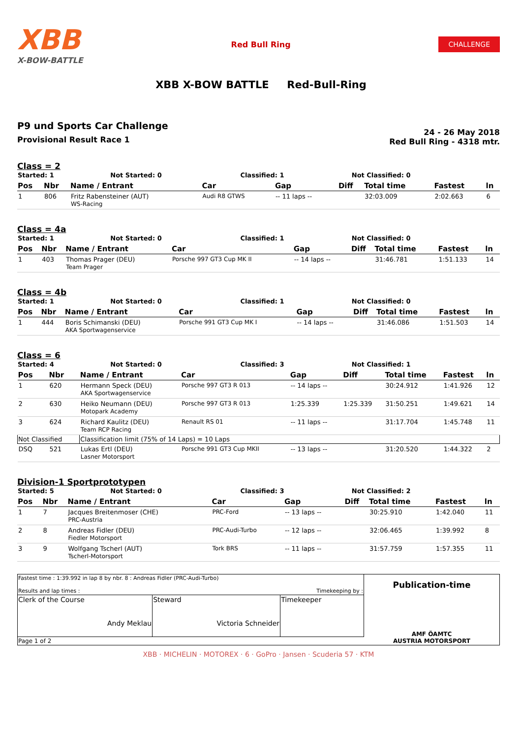XBB
X-BOW-BATTLE
Red Bull Ring
CHALLENGE
XBB X-BOW BATTLE Red-Bull-Ring
P9 und Sports Car Challenge
Provisional Result Race 1
24 - 26 May 2018
Red Bull Ring - 4318 mtr.
Class = 2
| Started: 1 | Not Started: 0 | Classified: 1 | Not Classified: 0 |
| Pos | Nbr | Name / Entrant | Car | Gap | Diff | Total time | Fastest | ln |
| --- | --- | --- | --- | --- | --- | --- | --- | --- |
| 1 | 806 | Fritz Rabensteiner (AUT) WS-Racing | Audi R8 GTWS | -- 11 laps -- | | 32:03.009 | 2:02.663 | 6 |
Class = 4a
| Started: 1 | Not Started: 0 | Classified: 1 | Not Classified: 0 |
| Pos | Nbr | Name / Entrant | Car | Gap | Diff | Total time | Fastest | ln |
| --- | --- | --- | --- | --- | --- | --- | --- | --- |
| 1 | 403 | Thomas Prager (DEU) Team Prager | Porsche 997 GT3 Cup MK II | -- 14 laps -- | | 31:46.781 | 1:51.133 | 14 |
Class = 4b
| Started: 1 | Not Started: 0 | Classified: 1 | Not Classified: 0 |
| Pos | Nbr | Name / Entrant | Car | Gap | Diff | Total time | Fastest | ln |
| --- | --- | --- | --- | --- | --- | --- | --- | --- |
| 1 | 444 | Boris Schimanski (DEU) AKA Sportwagenservice | Porsche 991 GT3 Cup MK I | -- 14 laps -- | | 31:46.086 | 1:51.503 | 14 |
Class = 6
| Started: 4 | Not Started: 0 | Classified: 3 | Not Classified: 1 |
| Pos | Nbr | Name / Entrant | Car | Gap | Diff | Total time | Fastest | ln |
| --- | --- | --- | --- | --- | --- | --- | --- | --- |
| 1 | 620 | Hermann Speck (DEU) AKA Sportwagenservice | Porsche 997 GT3 R 013 | -- 14 laps -- | | 30:24.912 | 1:41.926 | 12 |
| 2 | 630 | Heiko Neumann (DEU) Motopark Academy | Porsche 997 GT3 R 013 | 1:25.339 | 1:25.339 | 31:50.251 | 1:49.621 | 14 |
| 3 | 624 | Richard Kaulitz (DEU) Team RCP Racing | Renault RS 01 | -- 11 laps -- | | 31:17.704 | 1:45.748 | 11 |
| Not Classified | | Classification limit (75% of 14 Laps) = 10 Laps | | | | | | |
| DSQ | 521 | Lukas Ertl (DEU) Lasner Motorsport | Porsche 991 GT3 Cup MKII | -- 13 laps -- | | 31:20.520 | 1:44.322 | 2 |
Division-1 Sportprototypen
| Started: 5 | Not Started: 0 | Classified: 3 | Not Classified: 2 |
| Pos | Nbr | Name / Entrant | Car | Gap | Diff | Total time | Fastest | ln |
| --- | --- | --- | --- | --- | --- | --- | --- | --- |
| 1 | 7 | Jacques Breitenmoser (CHE) PRC-Austria | PRC-Ford | -- 13 laps -- | | 30:25.910 | 1:42.040 | 11 |
| 2 | 8 | Andreas Fidler (DEU) Fiedler Motorsport | PRC-Audi-Turbo | -- 12 laps -- | | 32:06.465 | 1:39.992 | 8 |
| 3 | 9 | Wolfgang Tscherl (AUT) Tscherl-Motorsport | Tork BRS | -- 11 laps -- | | 31:57.759 | 1:57.355 | 11 |
| Fastest time : 1:39.992 in lap 8 by nbr. 8 : Andreas Fidler (PRC-Audi-Turbo) Results and lap times : Timekeeping by : | | | Publication-time |
| Clerk of the Course Andy Meklau | Steward Victoria Schneider | Timekeeper | AMF ÖAMTC AUSTRIA MOTORSPORT |
| Page 1 of 2 | | | |
XBB · MICHELIN · MOTOREX · 6 · GoPro · Jansen · Scuderia 57 · KTM